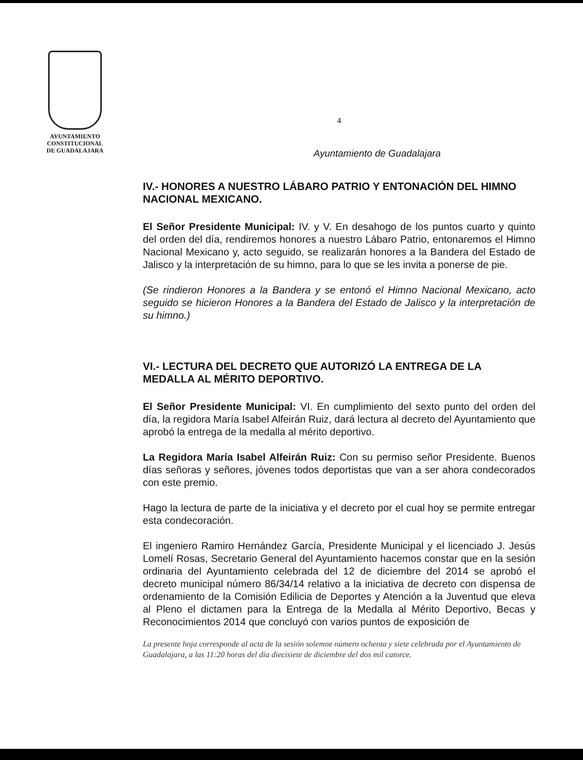AYUNTAMIENTO
CONSTITUCIONAL
DE GUADALAJARA
4
Ayuntamiento de Guadalajara
IV.- HONORES A NUESTRO LÁBARO PATRIO Y ENTONACIÓN DEL HIMNO NACIONAL MEXICANO.
El Señor Presidente Municipal: IV. y V. En desahogo de los puntos cuarto y quinto del orden del día, rendiremos honores a nuestro Lábaro Patrio, entonaremos el Himno Nacional Mexicano y, acto seguido, se realizarán honores a la Bandera del Estado de Jalisco y la interpretación de su himno, para lo que se les invita a ponerse de pie.
(Se rindieron Honores a la Bandera y se entonó el Himno Nacional Mexicano, acto seguido se hicieron Honores a la Bandera del Estado de Jalisco y la interpretación de su himno.)
VI.- LECTURA DEL DECRETO QUE AUTORIZÓ LA ENTREGA DE LA MEDALLA AL MÉRITO DEPORTIVO.
El Señor Presidente Municipal: VI. En cumplimiento del sexto punto del orden del día, la regidora María Isabel Alfeirán Ruiz, dará lectura al decreto del Ayuntamiento que aprobó la entrega de la medalla al mérito deportivo.
La Regidora María Isabel Alfeirán Ruiz: Con su permiso señor Presidente. Buenos días señoras y señores, jóvenes todos deportistas que van a ser ahora condecorados con este premio.
Hago la lectura de parte de la iniciativa y el decreto por el cual hoy se permite entregar esta condecoración.
El ingeniero Ramiro Hernández García, Presidente Municipal y el licenciado J. Jesús Lomelí Rosas, Secretario General del Ayuntamiento hacemos constar que en la sesión ordinaria del Ayuntamiento celebrada del 12 de diciembre del 2014 se aprobó el decreto municipal número 86/34/14 relativo a la iniciativa de decreto con dispensa de ordenamiento de la Comisión Edilicia de Deportes y Atención a la Juventud que eleva al Pleno el dictamen para la Entrega de la Medalla al Mérito Deportivo, Becas y Reconocimientos 2014 que concluyó con varios puntos de exposición de
La presente hoja corresponde al acta de la sesión solemne número ochenta y siete celebrada por el Ayuntamiento de Guadalajara, a las 11:20 horas del día diecisiete de diciembre del dos mil catorce.